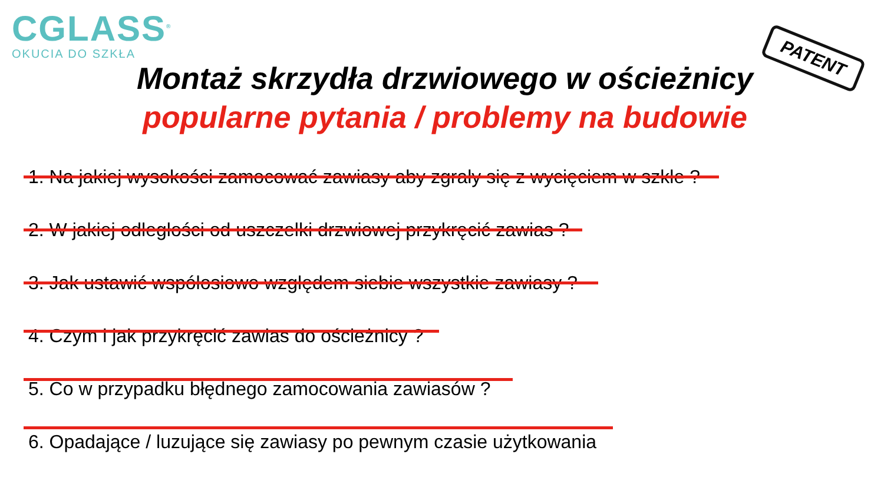CGLASS<sup>®</sup>
OKUCIA DO SZKŁA
PATENT
Montaż skrzydła drzwiowego w ościeżnicy
popularne pytania / problemy na budowie
1. Na jakiej wysokości zamocować zawiasy aby zgrały się z wycięciem w szkle ?
2. W jakiej odległości od uszczelki drzwiowej przykręcić zawias ?
3. Jak ustawić współosiowo względem siebie wszystkie zawiasy ?
4. Czym i jak przykręcić zawias do ościeżnicy ?
5. Co w przypadku błędnego zamocowania zawiasów ?
6. Opadające / luzujące się zawiasy po pewnym czasie użytkowania